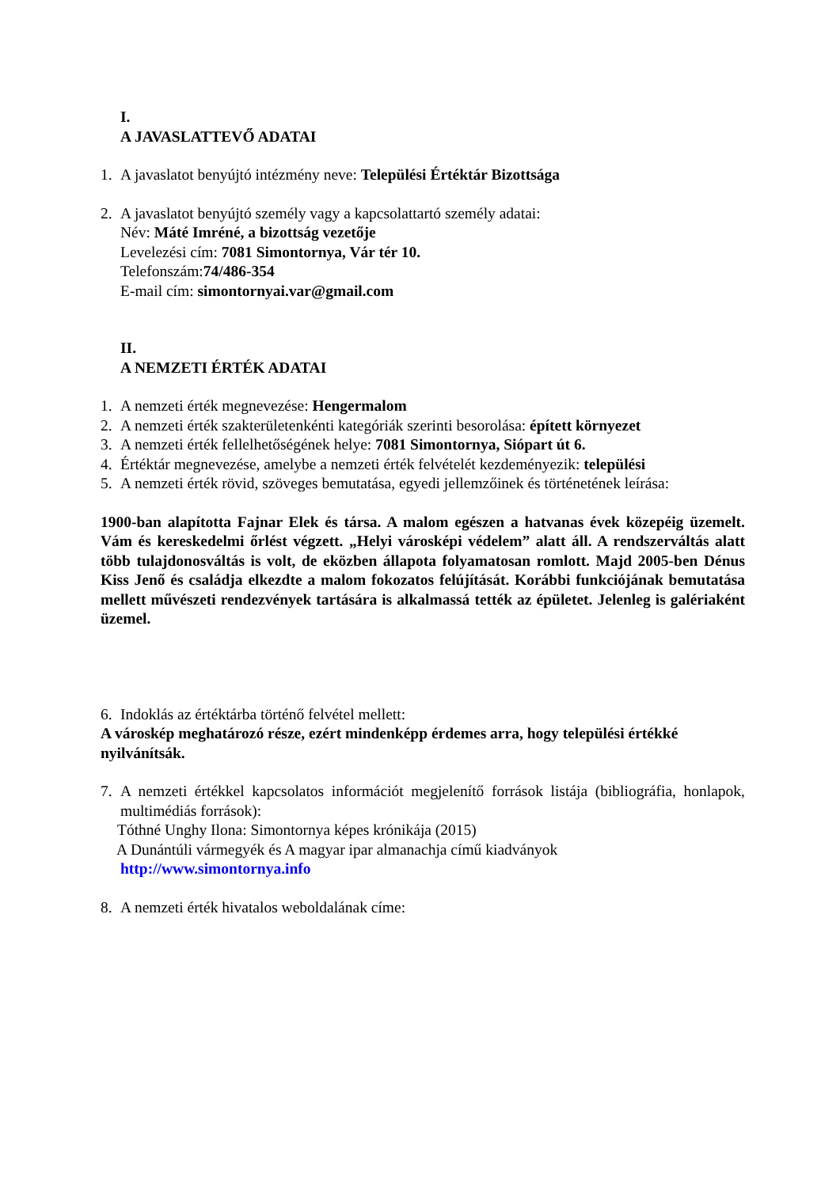I.
A JAVASLATTEVŐ ADATAI
1. A javaslatot benyújtó intézmény neve: Települési Értéktár Bizottsága
2. A javaslatot benyújtó személy vagy a kapcsolattartó személy adatai:
Név: Máté Imréné, a bizottság vezetője
Levelezési cím: 7081 Simontornya, Vár tér 10.
Telefonszám:74/486-354
E-mail cím: simontornyai.var@gmail.com
II.
A NEMZETI ÉRTÉK ADATAI
1. A nemzeti érték megnevezése: Hengermalom
2. A nemzeti érték szakterületenkénti kategóriák szerinti besorolása: épített környezet
3. A nemzeti érték fellelhetőségének helye: 7081 Simontornya, Siópart út 6.
4. Értéktár megnevezése, amelybe a nemzeti érték felvételét kezdeményezik: települési
5. A nemzeti érték rövid, szöveges bemutatása, egyedi jellemzőinek és történetének leírása:
1900-ban alapította Fajnar Elek és társa. A malom egészen a hatvanas évek közepéig üzemelt. Vám és kereskedelmi őrlést végzett. „Helyi városképi védelem” alatt áll. A rendszerváltás alatt több tulajdonosváltás is volt, de eközben állapota folyamatosan romlott. Majd 2005-ben Dénus Kiss Jenő és családja elkezdte a malom fokozatos felújítását. Korábbi funkciójának bemutatása mellett művészeti rendezvények tartására is alkalmassá tették az épületet. Jelenleg is galériaként üzemel.
6. Indoklás az értéktárba történő felvétel mellett:
A városkép meghatározó része, ezért mindenképp érdemes arra, hogy települési értékké nyilvánítsák.
7. A nemzeti értékkel kapcsolatos információt megjelenítő források listája (bibliográfia, honlapok, multimédiás források):
Tóthné Unghy Ilona: Simontornya képes krónikája (2015)
A Dunántúli vármegyék és A magyar ipar almanachja című kiadványok
http://www.simontornya.info
8. A nemzeti érték hivatalos weboldalának címe: